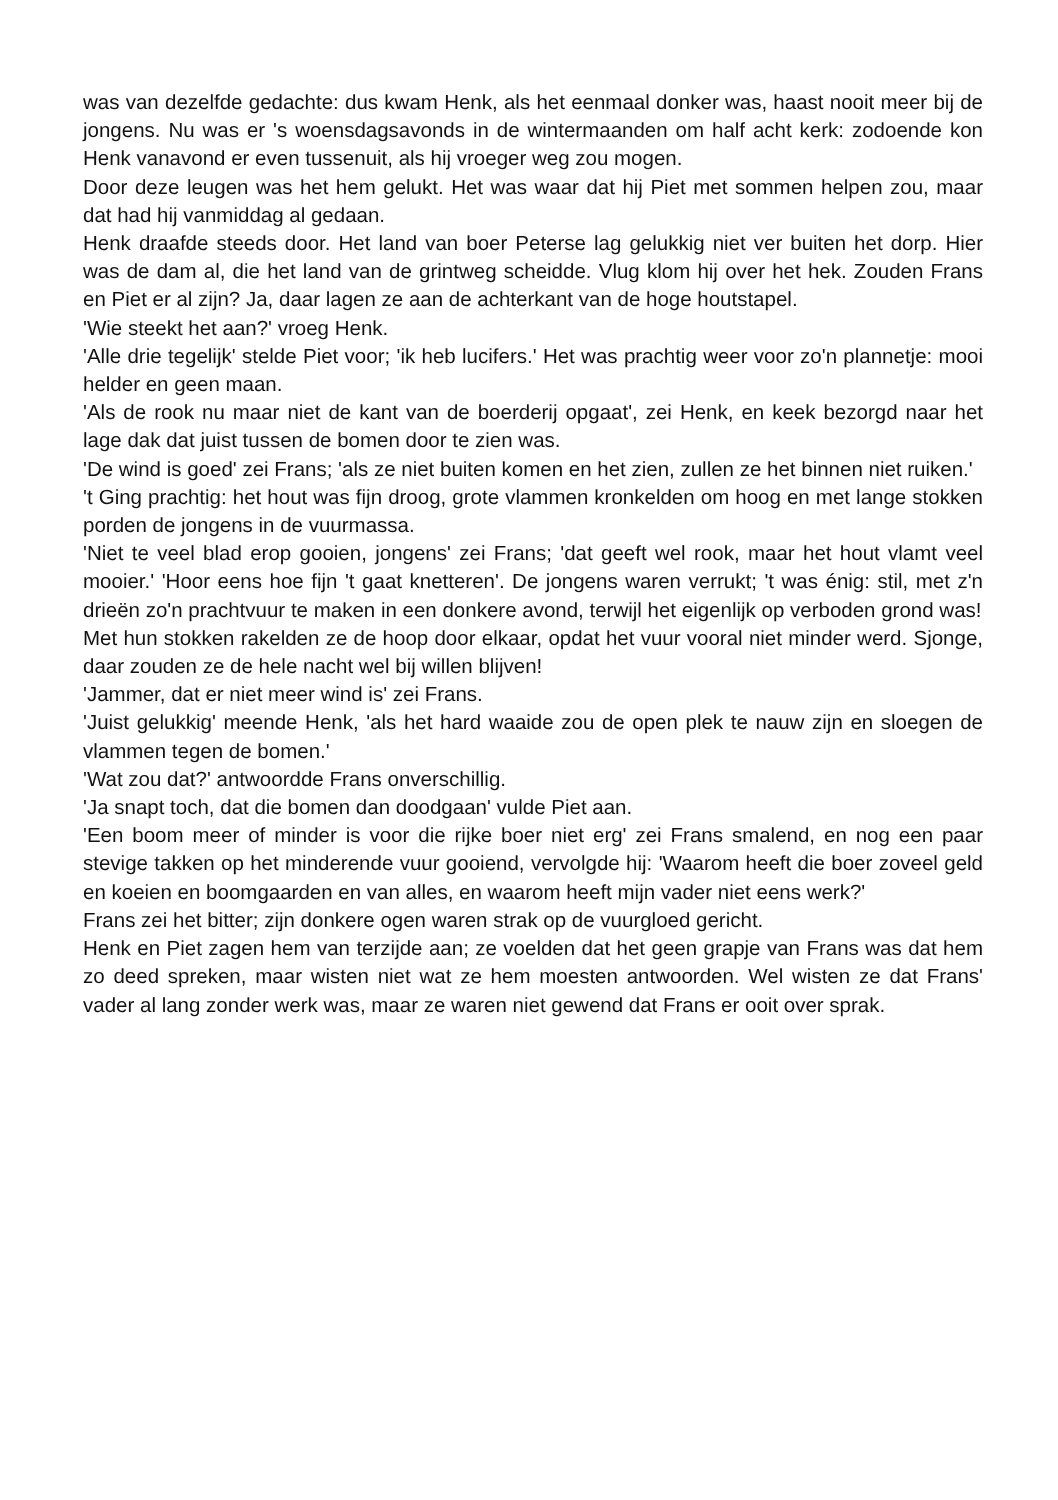was van dezelfde gedachte: dus kwam Henk, als het eenmaal donker was, haast nooit meer bij de jongens. Nu was er 's woensdagsavonds in de wintermaanden om half acht kerk: zodoende kon Henk vanavond er even tussenuit, als hij vroeger weg zou mogen.
Door deze leugen was het hem gelukt. Het was waar dat hij Piet met sommen helpen zou, maar dat had hij vanmiddag al gedaan.
Henk draafde steeds door. Het land van boer Peterse lag gelukkig niet ver buiten het dorp. Hier was de dam al, die het land van de grintweg scheidde. Vlug klom hij over het hek. Zouden Frans en Piet er al zijn? Ja, daar lagen ze aan de achterkant van de hoge houtstapel.
'Wie steekt het aan?' vroeg Henk.
'Alle drie tegelijk' stelde Piet voor; 'ik heb lucifers.' Het was prachtig weer voor zo'n plannetje: mooi helder en geen maan.
'Als de rook nu maar niet de kant van de boerderij opgaat', zei Henk, en keek bezorgd naar het lage dak dat juist tussen de bomen door te zien was.
'De wind is goed' zei Frans; 'als ze niet buiten komen en het zien, zullen ze het binnen niet ruiken.'
't Ging prachtig: het hout was fijn droog, grote vlammen kronkelden om hoog en met lange stokken porden de jongens in de vuurmassa.
'Niet te veel blad erop gooien, jongens' zei Frans; 'dat geeft wel rook, maar het hout vlamt veel mooier.' 'Hoor eens hoe fijn 't gaat knetteren'. De jongens waren verrukt; 't was énig: stil, met z'n drieën zo'n prachtvuur te maken in een donkere avond, terwijl het eigenlijk op verboden grond was!
Met hun stokken rakelden ze de hoop door elkaar, opdat het vuur vooral niet minder werd. Sjonge, daar zouden ze de hele nacht wel bij willen blijven!
'Jammer, dat er niet meer wind is' zei Frans.
'Juist gelukkig' meende Henk, 'als het hard waaide zou de open plek te nauw zijn en sloegen de vlammen tegen de bomen.'
'Wat zou dat?' antwoordde Frans onverschillig.
'Ja snapt toch, dat die bomen dan doodgaan' vulde Piet aan.
'Een boom meer of minder is voor die rijke boer niet erg' zei Frans smalend, en nog een paar stevige takken op het minderende vuur gooiend, vervolgde hij: 'Waarom heeft die boer zoveel geld en koeien en boomgaarden en van alles, en waarom heeft mijn vader niet eens werk?'
Frans zei het bitter; zijn donkere ogen waren strak op de vuurgloed gericht.
Henk en Piet zagen hem van terzijde aan; ze voelden dat het geen grapje van Frans was dat hem zo deed spreken, maar wisten niet wat ze hem moesten antwoorden. Wel wisten ze dat Frans' vader al lang zonder werk was, maar ze waren niet gewend dat Frans er ooit over sprak.